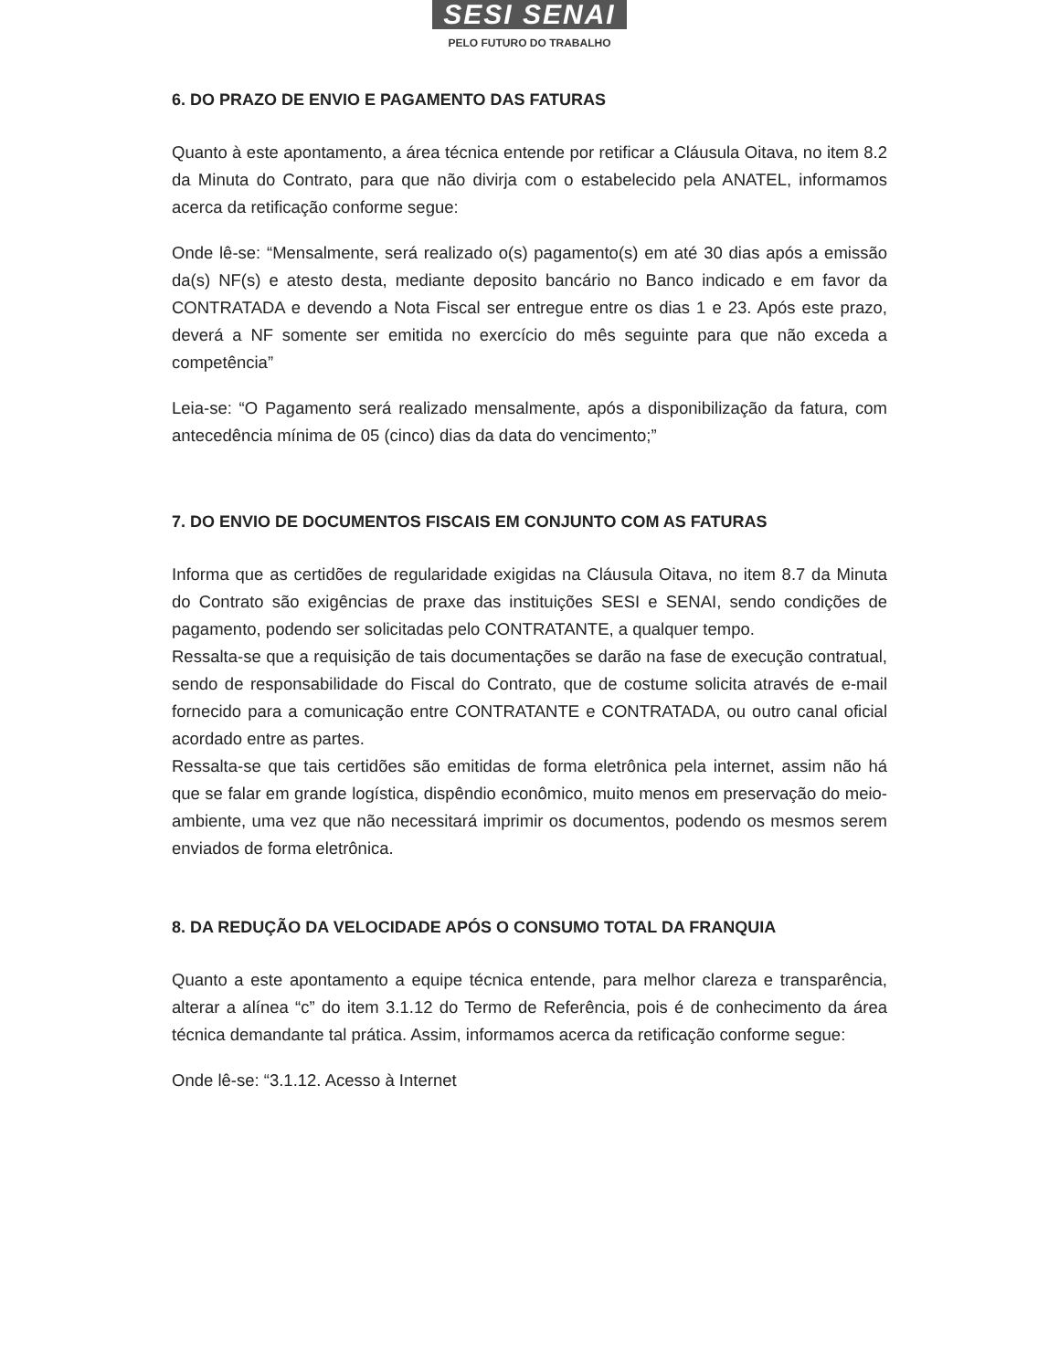SESI SENAI
PELO FUTURO DO TRABALHO
6. DO PRAZO DE ENVIO E PAGAMENTO DAS FATURAS
Quanto à este apontamento, a área técnica entende por retificar a Cláusula Oitava, no item 8.2 da Minuta do Contrato, para que não divirja com o estabelecido pela ANATEL, informamos acerca da retificação conforme segue:
Onde lê-se: “Mensalmente, será realizado o(s) pagamento(s) em até 30 dias após a emissão da(s) NF(s) e atesto desta, mediante deposito bancário no Banco indicado e em favor da CONTRATADA e devendo a Nota Fiscal ser entregue entre os dias 1 e 23. Após este prazo, deverá a NF somente ser emitida no exercício do mês seguinte para que não exceda a competência”
Leia-se: “O Pagamento será realizado mensalmente, após a disponibilização da fatura, com antecedência mínima de 05 (cinco) dias da data do vencimento;”
7. DO ENVIO DE DOCUMENTOS FISCAIS EM CONJUNTO COM AS FATURAS
Informa que as certidões de regularidade exigidas na Cláusula Oitava, no item 8.7 da Minuta do Contrato são exigências de praxe das instituições SESI e SENAI, sendo condições de pagamento, podendo ser solicitadas pelo CONTRATANTE, a qualquer tempo.
Ressalta-se que a requisição de tais documentações se darão na fase de execução contratual, sendo de responsabilidade do Fiscal do Contrato, que de costume solicita através de e-mail fornecido para a comunicação entre CONTRATANTE e CONTRATADA, ou outro canal oficial acordado entre as partes.
Ressalta-se que tais certidões são emitidas de forma eletrônica pela internet, assim não há que se falar em grande logística, dispêndio econômico, muito menos em preservação do meio-ambiente, uma vez que não necessitará imprimir os documentos, podendo os mesmos serem enviados de forma eletrônica.
8. DA REDUÇÃO DA VELOCIDADE APÓS O CONSUMO TOTAL DA FRANQUIA
Quanto a este apontamento a equipe técnica entende, para melhor clareza e transparência, alterar a alínea “c” do item 3.1.12 do Termo de Referência, pois é de conhecimento da área técnica demandante tal prática. Assim, informamos acerca da retificação conforme segue:
Onde lê-se: “3.1.12. Acesso à Internet